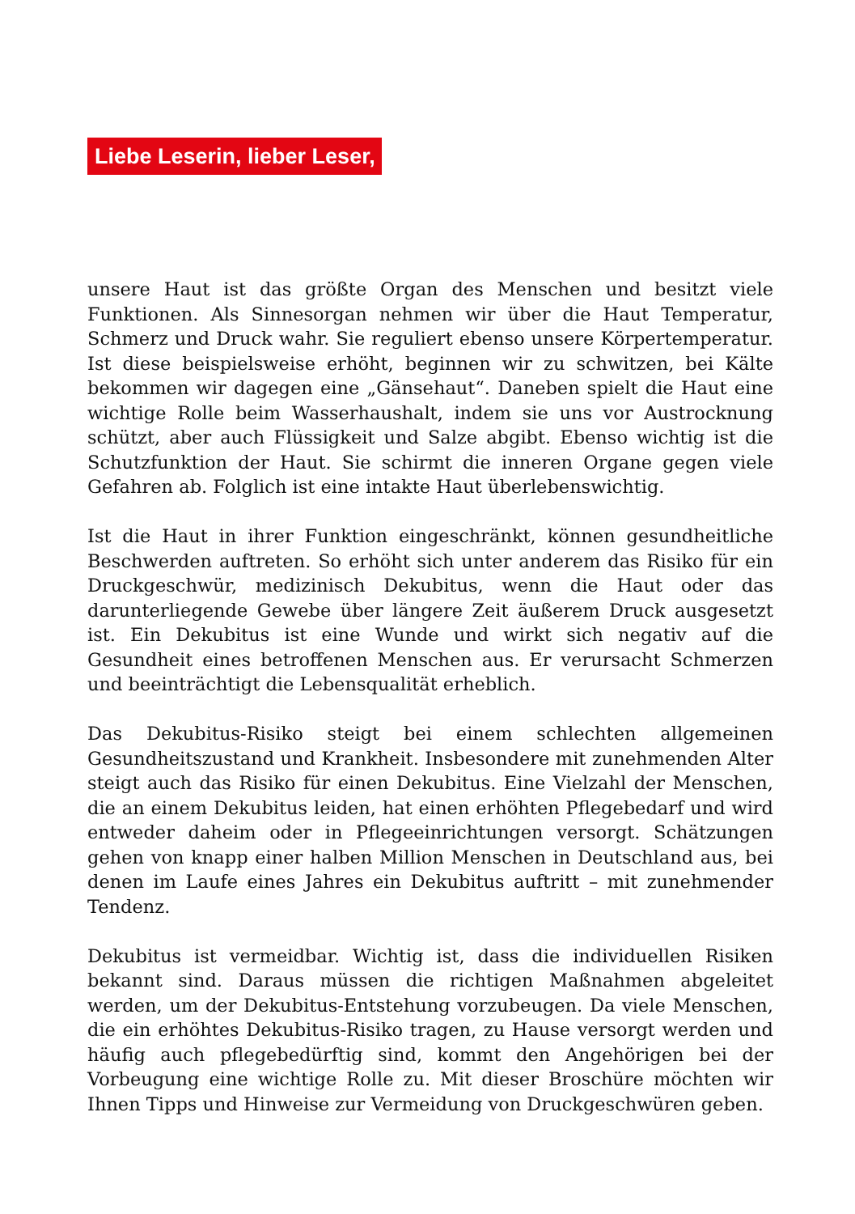Liebe Leserin, lieber Leser,
unsere Haut ist das größte Organ des Menschen und besitzt viele Funktionen. Als Sinnesorgan nehmen wir über die Haut Temperatur, Schmerz und Druck wahr. Sie reguliert ebenso unsere Körpertemperatur. Ist diese beispielsweise erhöht, beginnen wir zu schwitzen, bei Kälte bekommen wir dagegen eine „Gänsehaut“. Daneben spielt die Haut eine wichtige Rolle beim Wasserhaushalt, indem sie uns vor Austrocknung schützt, aber auch Flüssigkeit und Salze abgibt. Ebenso wichtig ist die Schutzfunktion der Haut. Sie schirmt die inneren Organe gegen viele Gefahren ab. Folglich ist eine intakte Haut überlebenswichtig.
Ist die Haut in ihrer Funktion eingeschränkt, können gesundheitliche Beschwerden auftreten. So erhöht sich unter anderem das Risiko für ein Druckgeschwür, medizinisch Dekubitus, wenn die Haut oder das darunterliegende Gewebe über längere Zeit äußerem Druck ausgesetzt ist. Ein Dekubitus ist eine Wunde und wirkt sich negativ auf die Gesundheit eines betroffenen Menschen aus. Er verursacht Schmerzen und beeinträchtigt die Lebensqualität erheblich.
Das Dekubitus-Risiko steigt bei einem schlechten allgemeinen Gesundheitszustand und Krankheit. Insbesondere mit zunehmenden Alter steigt auch das Risiko für einen Dekubitus. Eine Vielzahl der Menschen, die an einem Dekubitus leiden, hat einen erhöhten Pflegebedarf und wird entweder daheim oder in Pflegeeinrichtungen versorgt. Schätzungen gehen von knapp einer halben Million Menschen in Deutschland aus, bei denen im Laufe eines Jahres ein Dekubitus auftritt – mit zunehmender Tendenz.
Dekubitus ist vermeidbar. Wichtig ist, dass die individuellen Risiken bekannt sind. Daraus müssen die richtigen Maßnahmen abgeleitet werden, um der Dekubitus-Entstehung vorzubeugen. Da viele Menschen, die ein erhöhtes Dekubitus-Risiko tragen, zu Hause versorgt werden und häufig auch pflegebedürftig sind, kommt den Angehörigen bei der Vorbeugung eine wichtige Rolle zu. Mit dieser Broschüre möchten wir Ihnen Tipps und Hinweise zur Vermeidung von Druckgeschwüren geben.